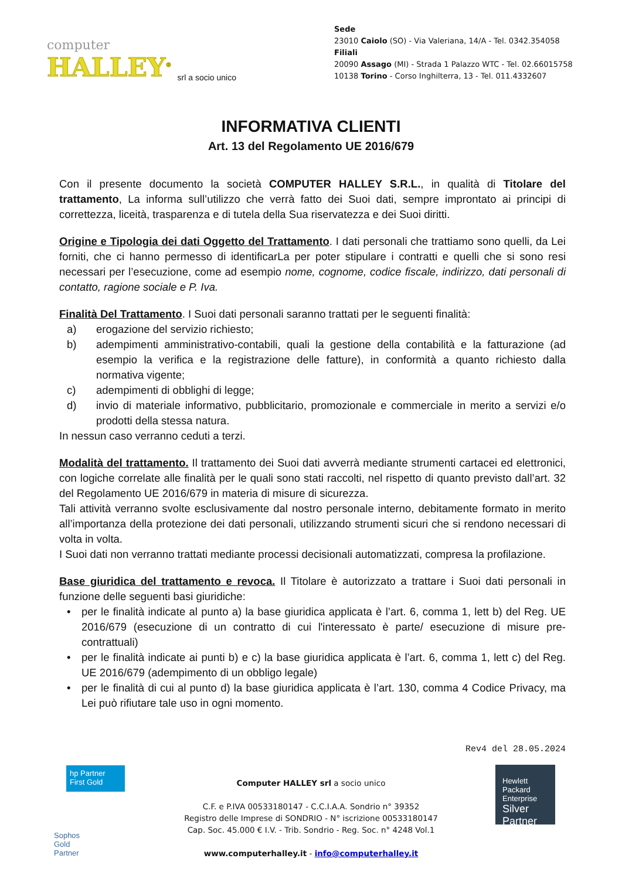computer
HALLEY<sup>®</sup>
srl a socio unico
Sede
23010 Caiolo (SO) - Via Valeriana, 14/A - Tel. 0342.354058
Filiali
20090 Assago (MI) - Strada 1 Palazzo WTC - Tel. 02.66015758
10138 Torino - Corso Inghilterra, 13 - Tel. 011.4332607
INFORMATIVA CLIENTI
Art. 13 del Regolamento UE 2016/679
Con il presente documento la società COMPUTER HALLEY S.R.L., in qualità di Titolare del trattamento, La informa sull’utilizzo che verrà fatto dei Suoi dati, sempre improntato ai principi di correttezza, liceità, trasparenza e di tutela della Sua riservatezza e dei Suoi diritti.
Origine e Tipologia dei dati Oggetto del Trattamento. I dati personali che trattiamo sono quelli, da Lei forniti, che ci hanno permesso di identificarLa per poter stipulare i contratti e quelli che si sono resi necessari per l’esecuzione, come ad esempio nome, cognome, codice fiscale, indirizzo, dati personali di contatto, ragione sociale e P. Iva.
Finalità Del Trattamento. I Suoi dati personali saranno trattati per le seguenti finalità:
a) erogazione del servizio richiesto;
b) adempimenti amministrativo-contabili, quali la gestione della contabilità e la fatturazione (ad esempio la verifica e la registrazione delle fatture), in conformità a quanto richiesto dalla normativa vigente;
c) adempimenti di obblighi di legge;
d) invio di materiale informativo, pubblicitario, promozionale e commerciale in merito a servizi e/o prodotti della stessa natura.
In nessun caso verranno ceduti a terzi.
Modalità del trattamento. Il trattamento dei Suoi dati avverrà mediante strumenti cartacei ed elettronici, con logiche correlate alle finalità per le quali sono stati raccolti, nel rispetto di quanto previsto dall’art. 32 del Regolamento UE 2016/679 in materia di misure di sicurezza.
Tali attività verranno svolte esclusivamente dal nostro personale interno, debitamente formato in merito all’importanza della protezione dei dati personali, utilizzando strumenti sicuri che si rendono necessari di volta in volta.
I Suoi dati non verranno trattati mediante processi decisionali automatizzati, compresa la profilazione.
Base giuridica del trattamento e revoca. Il Titolare è autorizzato a trattare i Suoi dati personali in funzione delle seguenti basi giuridiche:
• per le finalità indicate al punto a) la base giuridica applicata è l’art. 6, comma 1, lett b) del Reg. UE 2016/679 (esecuzione di un contratto di cui l'interessato è parte/ esecuzione di misure pre-contrattuali)
• per le finalità indicate ai punti b) e c) la base giuridica applicata è l’art. 6, comma 1, lett c) del Reg. UE 2016/679 (adempimento di un obbligo legale)
• per le finalità di cui al punto d) la base giuridica applicata è l’art. 130, comma 4 Codice Privacy, ma Lei può rifiutare tale uso in ogni momento.
Rev4 del 28.05.2024
hp Partner First Gold
Sophos
Gold
Partner
Hewlett Packard Enterprise
Silver Partner
Computer HALLEY srl a socio unico
C.F. e P.IVA 00533180147 - C.C.I.A.A. Sondrio n° 39352
Registro delle Imprese di SONDRIO - N° iscrizione 00533180147
Cap. Soc. 45.000 € I.V. - Trib. Sondrio - Reg. Soc. n° 4248 Vol.1
www.computerhalley.it - info@computerhalley.it